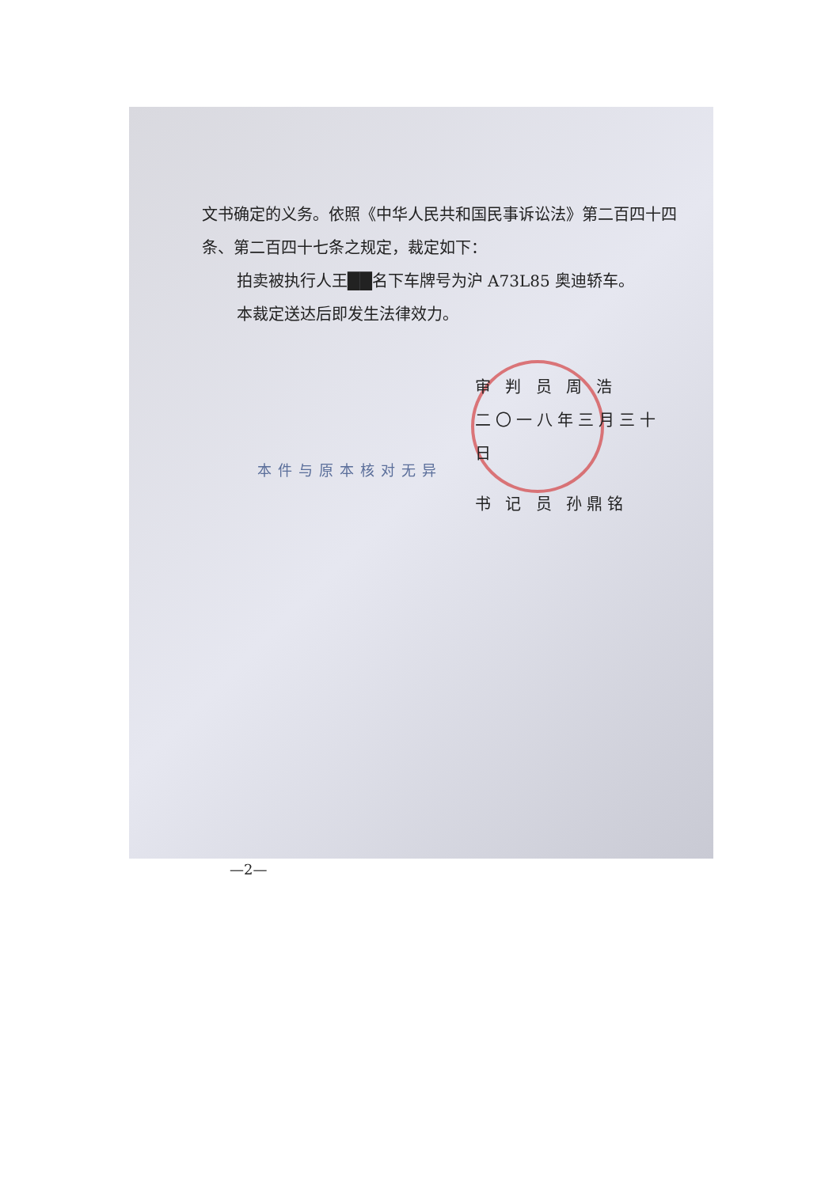文书确定的义务。依照《中华人民共和国民事诉讼法》第二百四十四条、第二百四十七条之规定，裁定如下：
拍卖被执行人王██名下车牌号为沪 A73L85 奥迪轿车。
本裁定送达后即发生法律效力。
审 判 员 周 浩
二〇一八年三月三十日
本件与原本核对无异
书 记 员 孙鼎铭
—2—